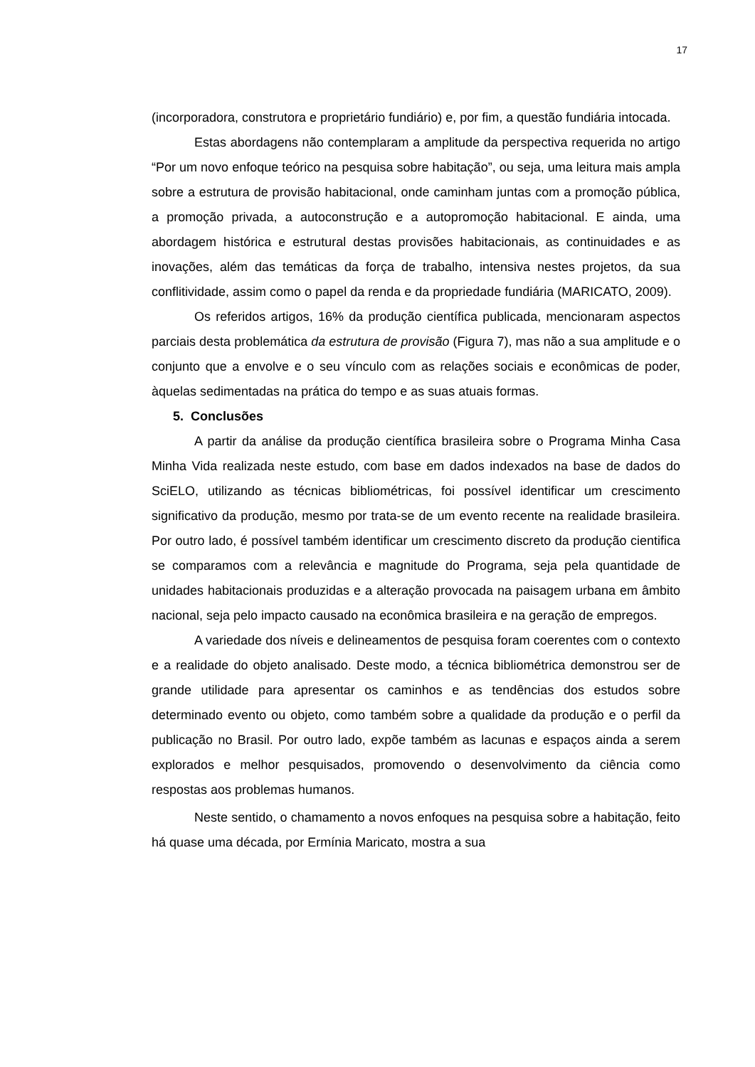17
(incorporadora, construtora e proprietário fundiário) e, por fim, a questão fundiária intocada.
Estas abordagens não contemplaram a amplitude da perspectiva requerida no artigo “Por um novo enfoque teórico na pesquisa sobre habitação”, ou seja, uma leitura mais ampla sobre a estrutura de provisão habitacional, onde caminham juntas com a promoção pública, a promoção privada, a autoconstrução e a autopromoção habitacional. E ainda, uma abordagem histórica e estrutural destas provisões habitacionais, as continuidades e as inovações, além das temáticas da força de trabalho, intensiva nestes projetos, da sua conflitividade, assim como o papel da renda e da propriedade fundiária (MARICATO, 2009).
Os referidos artigos, 16% da produção científica publicada, mencionaram aspectos parciais desta problemática da estrutura de provisão (Figura 7), mas não a sua amplitude e o conjunto que a envolve e o seu vínculo com as relações sociais e econômicas de poder, àquelas sedimentadas na prática do tempo e as suas atuais formas.
5. Conclusões
A partir da análise da produção científica brasileira sobre o Programa Minha Casa Minha Vida realizada neste estudo, com base em dados indexados na base de dados do SciELO, utilizando as técnicas bibliométricas, foi possível identificar um crescimento significativo da produção, mesmo por trata-se de um evento recente na realidade brasileira. Por outro lado, é possível também identificar um crescimento discreto da produção cientifica se comparamos com a relevância e magnitude do Programa, seja pela quantidade de unidades habitacionais produzidas e a alteração provocada na paisagem urbana em âmbito nacional, seja pelo impacto causado na econômica brasileira e na geração de empregos.
A variedade dos níveis e delineamentos de pesquisa foram coerentes com o contexto e a realidade do objeto analisado. Deste modo, a técnica bibliométrica demonstrou ser de grande utilidade para apresentar os caminhos e as tendências dos estudos sobre determinado evento ou objeto, como também sobre a qualidade da produção e o perfil da publicação no Brasil. Por outro lado, expõe também as lacunas e espaços ainda a serem explorados e melhor pesquisados, promovendo o desenvolvimento da ciência como respostas aos problemas humanos.
Neste sentido, o chamamento a novos enfoques na pesquisa sobre a habitação, feito há quase uma década, por Ermínia Maricato, mostra a sua